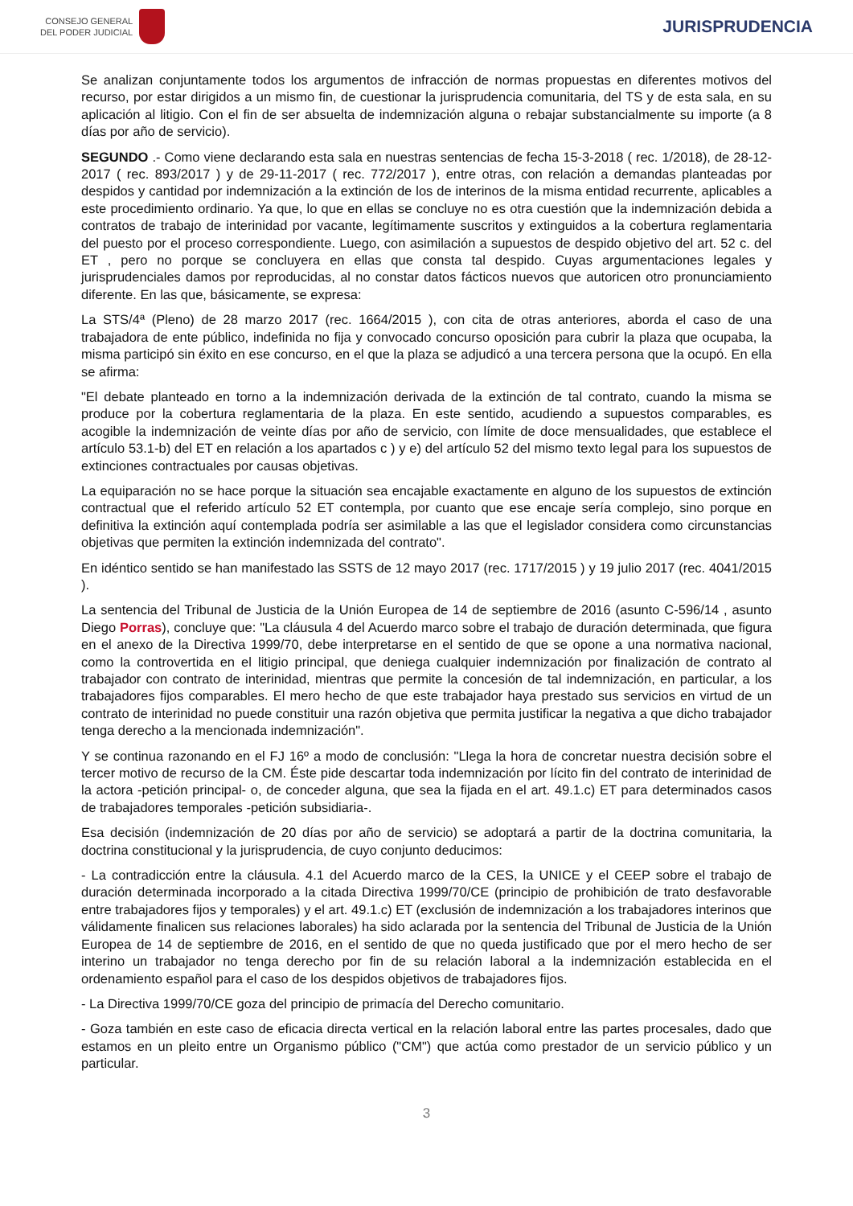CONSEJO GENERAL
DEL PODER JUDICIAL
JURISPRUDENCIA
Se analizan conjuntamente todos los argumentos de infracción de normas propuestas en diferentes motivos del recurso, por estar dirigidos a un mismo fin, de cuestionar la jurisprudencia comunitaria, del TS y de esta sala, en su aplicación al litigio. Con el fin de ser absuelta de indemnización alguna o rebajar substancialmente su importe (a 8 días por año de servicio).
SEGUNDO .- Como viene declarando esta sala en nuestras sentencias de fecha 15-3-2018 ( rec. 1/2018), de 28-12-2017 ( rec. 893/2017 ) y de 29-11-2017 ( rec. 772/2017 ), entre otras, con relación a demandas planteadas por despidos y cantidad por indemnización a la extinción de los de interinos de la misma entidad recurrente, aplicables a este procedimiento ordinario. Ya que, lo que en ellas se concluye no es otra cuestión que la indemnización debida a contratos de trabajo de interinidad por vacante, legítimamente suscritos y extinguidos a la cobertura reglamentaria del puesto por el proceso correspondiente. Luego, con asimilación a supuestos de despido objetivo del art. 52 c. del ET , pero no porque se concluyera en ellas que consta tal despido. Cuyas argumentaciones legales y jurisprudenciales damos por reproducidas, al no constar datos fácticos nuevos que autoricen otro pronunciamiento diferente. En las que, básicamente, se expresa:
La STS/4ª (Pleno) de 28 marzo 2017 (rec. 1664/2015 ), con cita de otras anteriores, aborda el caso de una trabajadora de ente público, indefinida no fija y convocado concurso oposición para cubrir la plaza que ocupaba, la misma participó sin éxito en ese concurso, en el que la plaza se adjudicó a una tercera persona que la ocupó. En ella se afirma:
"El debate planteado en torno a la indemnización derivada de la extinción de tal contrato, cuando la misma se produce por la cobertura reglamentaria de la plaza. En este sentido, acudiendo a supuestos comparables, es acogible la indemnización de veinte días por año de servicio, con límite de doce mensualidades, que establece el artículo 53.1-b) del ET en relación a los apartados c ) y e) del artículo 52 del mismo texto legal para los supuestos de extinciones contractuales por causas objetivas.
La equiparación no se hace porque la situación sea encajable exactamente en alguno de los supuestos de extinción contractual que el referido artículo 52 ET contempla, por cuanto que ese encaje sería complejo, sino porque en definitiva la extinción aquí contemplada podría ser asimilable a las que el legislador considera como circunstancias objetivas que permiten la extinción indemnizada del contrato".
En idéntico sentido se han manifestado las SSTS de 12 mayo 2017 (rec. 1717/2015 ) y 19 julio 2017 (rec. 4041/2015 ).
La sentencia del Tribunal de Justicia de la Unión Europea de 14 de septiembre de 2016 (asunto C-596/14 , asunto Diego Porras), concluye que: "La cláusula 4 del Acuerdo marco sobre el trabajo de duración determinada, que figura en el anexo de la Directiva 1999/70, debe interpretarse en el sentido de que se opone a una normativa nacional, como la controvertida en el litigio principal, que deniega cualquier indemnización por finalización de contrato al trabajador con contrato de interinidad, mientras que permite la concesión de tal indemnización, en particular, a los trabajadores fijos comparables. El mero hecho de que este trabajador haya prestado sus servicios en virtud de un contrato de interinidad no puede constituir una razón objetiva que permita justificar la negativa a que dicho trabajador tenga derecho a la mencionada indemnización".
Y se continua razonando en el FJ 16º a modo de conclusión: "Llega la hora de concretar nuestra decisión sobre el tercer motivo de recurso de la CM. Éste pide descartar toda indemnización por lícito fin del contrato de interinidad de la actora -petición principal- o, de conceder alguna, que sea la fijada en el art. 49.1.c) ET para determinados casos de trabajadores temporales -petición subsidiaria-.
Esa decisión (indemnización de 20 días por año de servicio) se adoptará a partir de la doctrina comunitaria, la doctrina constitucional y la jurisprudencia, de cuyo conjunto deducimos:
- La contradicción entre la cláusula. 4.1 del Acuerdo marco de la CES, la UNICE y el CEEP sobre el trabajo de duración determinada incorporado a la citada Directiva 1999/70/CE (principio de prohibición de trato desfavorable entre trabajadores fijos y temporales) y el art. 49.1.c) ET (exclusión de indemnización a los trabajadores interinos que válidamente finalicen sus relaciones laborales) ha sido aclarada por la sentencia del Tribunal de Justicia de la Unión Europea de 14 de septiembre de 2016, en el sentido de que no queda justificado que por el mero hecho de ser interino un trabajador no tenga derecho por fin de su relación laboral a la indemnización establecida en el ordenamiento español para el caso de los despidos objetivos de trabajadores fijos.
- La Directiva 1999/70/CE goza del principio de primacía del Derecho comunitario.
- Goza también en este caso de eficacia directa vertical en la relación laboral entre las partes procesales, dado que estamos en un pleito entre un Organismo público ("CM") que actúa como prestador de un servicio público y un particular.
3